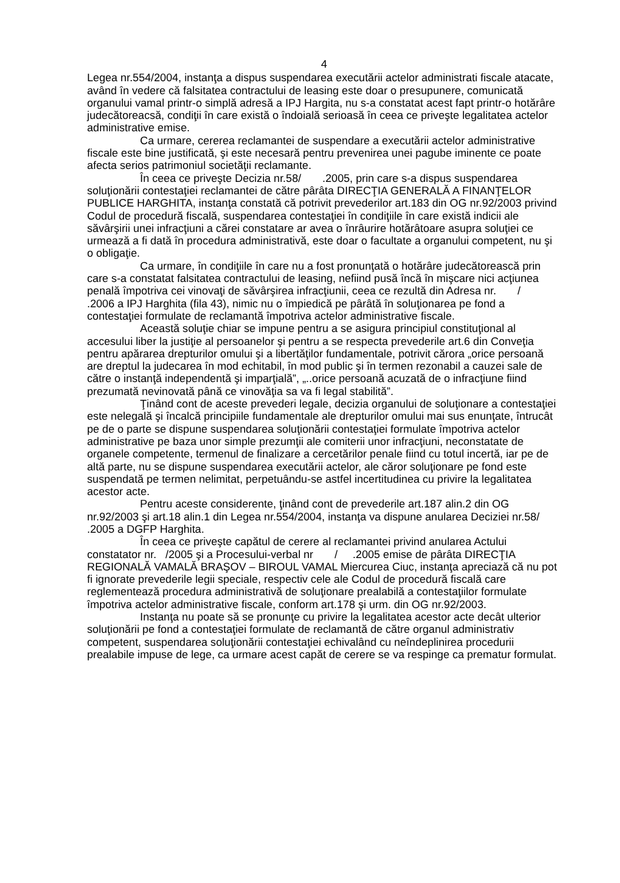4
Legea nr.554/2004, instanţa a dispus suspendarea executării actelor administrati fiscale atacate, având în vedere că falsitatea contractului de leasing este doar o presupunere, comunicată organului vamal printr-o simplă adresă a IPJ Hargita, nu s-a constatat acest fapt printr-o hotărâre judecătoreacsă, condiţii în care există o îndoială serioasă în ceea ce priveşte legalitatea actelor administrative emise.
Ca urmare, cererea reclamantei de suspendare a executării actelor administrative fiscale este bine justificată, şi este necesară pentru prevenirea unei pagube iminente ce poate afecta serios patrimoniul societăţii reclamante.
În ceea ce priveşte Decizia nr.58/ .2005, prin care s-a dispus suspendarea soluţionării contestaţiei reclamantei de către pârâta DIRECŢIA GENERALĂ A FINANŢELOR PUBLICE HARGHITA, instanţa constată că potrivit prevederilor art.183 din OG nr.92/2003 privind Codul de procedură fiscală, suspendarea contestaţiei în condiţiile în care există indicii ale săvârşirii unei infracţiuni a cărei constatare ar avea o înrâurire hotărâtoare asupra soluţiei ce urmează a fi dată în procedura administrativă, este doar o facultate a organului competent, nu şi o obligaţie.
Ca urmare, în condiţiile în care nu a fost pronunţată o hotărâre judecătorească prin care s-a constatat falsitatea contractului de leasing, nefiind pusă încă în mişcare nici acţiunea penală împotriva cei vinovaţi de săvârşirea infracţiunii, ceea ce rezultă din Adresa nr. / .2006 a IPJ Harghita (fila 43), nimic nu o împiedică pe pârâtă în soluţionarea pe fond a contestaţiei formulate de reclamantă împotriva actelor administrative fiscale.
Această soluţie chiar se impune pentru a se asigura principiul constituţional al accesului liber la justiţie al persoanelor şi pentru a se respecta prevederile art.6 din Conveţia pentru apărarea drepturilor omului şi a libertăţilor fundamentale, potrivit cărora „orice persoană are dreptul la judecarea în mod echitabil, în mod public şi în termen rezonabil a cauzei sale de către o instanţă independentă şi imparţială”, „..orice persoană acuzată de o infracţiune fiind prezumată nevinovată până ce vinovăţia sa va fi legal stabilită”.
Ţinând cont de aceste prevederi legale, decizia organului de soluţionare a contestaţiei este nelegală şi încalcă principiile fundamentale ale drepturilor omului mai sus enunţate, întrucât pe de o parte se dispune suspendarea soluţionării contestaţiei formulate împotriva actelor administrative pe baza unor simple prezumţii ale comiterii unor infracţiuni, neconstatate de organele competente, termenul de finalizare a cercetărilor penale fiind cu totul incertă, iar pe de altă parte, nu se dispune suspendarea executării actelor, ale căror soluţionare pe fond este suspendată pe termen nelimitat, perpetuându-se astfel incertitudinea cu privire la legalitatea acestor acte.
Pentru aceste considerente, ţinând cont de prevederile art.187 alin.2 din OG nr.92/2003 şi art.18 alin.1 din Legea nr.554/2004, instanţa va dispune anularea Deciziei nr.58/ .2005 a DGFP Harghita.
În ceea ce priveşte capătul de cerere al reclamantei privind anularea Actului constatator nr. /2005 şi a Procesului-verbal nr / .2005 emise de pârâta DIRECŢIA REGIONALĂ VAMALĂ BRAŞOV – BIROUL VAMAL Miercurea Ciuc, instanţa apreciază că nu pot fi ignorate prevederile legii speciale, respectiv cele ale Codul de procedură fiscală care reglementează procedura administrativă de soluţionare prealabilă a contestaţiilor formulate împotriva actelor administrative fiscale, conform art.178 şi urm. din OG nr.92/2003.
Instanţa nu poate să se pronunţe cu privire la legalitatea acestor acte decât ulterior soluţionării pe fond a contestaţiei formulate de reclamantă de către organul administrativ competent, suspendarea soluţionării contestaţiei echivalând cu neîndeplinirea procedurii prealabile impuse de lege, ca urmare acest capăt de cerere se va respinge ca prematur formulat.